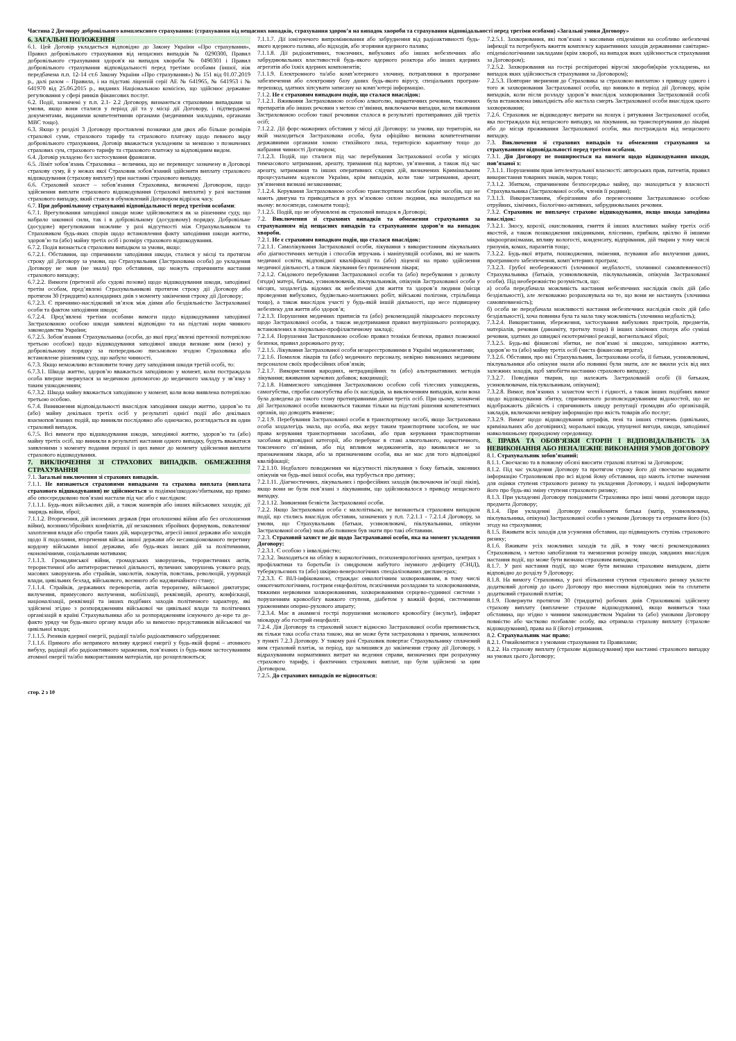Частина 2 Договору добровільного комплексного страхування: (страхування від нещасних випадків, страхування здоров’я на випадок хвороби та страхування відповідальності перед третіми особами) «Загальні умови Договору»
6. ЗАГАЛЬНІ ПОЛОЖЕННЯ
6.1. Цей Договір укладається відповідно до Закону України «Про страхування», Правил добровільного страхування від нещасних випадків № 0290300, Правил добровільного страхування здоров'я на випадок хвороби № 0490301 і Правил добровільного страхування відповідальності перед третіми особами (іншої, ніж передбачена п.п. 12-14 ст.6 Закону України «Про страхування») № 151 від 01.07.2019 р., далі разом – Правила, і на підставі ліцензій серії АЕ № 641965, № 641953 і № 641970 від 25.06.2015 р., виданих Національною комісією, що здійснює державне регулювання у сфері ринків фінансових послуг.
6.2. Події, зазначені у п.п. 2.1- 2.2 Договору, визнаються страховими випадками за умови, якщо вони сталися у період дії та у місці дії Договору, і підтверджені документами, виданими компетентними органами (медичними закладами, органами МВС тощо).
6.3. Якщо у розділі 3 Договору проставлені позначки для двох або більше розмірів страхової суми, страхового тарифу та страхового платежу щодо певного виду добровільного страхування, Договір вважається укладеним за меншою з позначених страхових сум, страхового тарифу та страхового платежу за відповідним видом.
6.4. Договір укладено без застосування франшизи.
6.5. Ліміт зобов’язань Страховика – величина, що не перевищує зазначену в Договорі страхову суму, й у межах якої Страховик зобов’язаний здійснити виплату страхового відшкодування (страхову виплату) при настанні страхового випадку.
6.6. Страховий захист – зобов’язання Страховика, визначені Договором, щодо здійснення виплати страхового відшкодування (страхової виплати) у разі настання страхового випадку, який стався в обумовлений Договором відрізок часу.
6.7. При добровільному страхуванні відповідальності перед третіми особами:
6.7.1. Врегулювання заподіяної шкоди може здійснюватися як за рішенням суду, що набрало законної сили, так і в добровільному (досудовому) порядку. Добровільне (досудове) врегулювання можливе у разі відсутності між Страхувальником та Страховиком будь-яких спорів щодо встановлення факту заподіяння шкоди життю, здоров’ю та (або) майну третіх осіб і розміру страхового відшкодування.
6.7.2. Подія визнається страховим випадком за умови, якщо:
6.7.2.1. Обставини, що спричинили заподіяння шкоди, сталися у місці та протягом строку дії Договору за умови, що Страхувальник (Застрахована особа) до укладення Договору не знав (не знала) про обставини, що можуть спричинити настання страхового випадку;
6.7.2.2. Вимоги (претензії або судові позови) щодо відшкодування шкоди, заподіяної третім особам, пред’явлені Страхувальникові протягом строку дії Договору або протягом 30 (тридцяти) календарних днів з моменту закінчення строку дії Договору;
6.7.2.3. Є причинно-наслідковий зв’язок між діями або бездіяльністю Застрахованої особи та фактом заподіяння шкоди;
6.7.2.4. Пред’явлені третіми особами вимоги щодо відшкодування заподіяної Застрахованою особою шкоди заявлені відповідно та на підставі норм чинного законодавства України;
6.7.2.5. Зобов’язання Страхувальника (особи, до якої пред’явлені претензії потерпілою третьою особою) щодо відшкодування заподіяної шкоди визнане ним (нею) у добровільному порядку за попередньою письмовою згодою Страховика або встановлене рішенням суду, що набуло чинності.
6.7.3. Якщо неможливо встановити точну дату заподіяння шкоди третій особі, то:
6.7.3.1. Шкода життю, здоров’ю вважається заподіяною у момент, коли постраждала особа вперше звернулася за медичною допомогою до медичного закладу у зв’язку з таким ушкодженням;
6.7.3.2. Шкода майну вважається заподіяною у момент, коли вона виявлена потерпілою третьою особою.
6.7.4. Виникнення відповідальності внаслідок заподіяння шкоди життю, здоров’ю та (або) майну декількох третіх осіб у результаті однієї події або декількох взаємопов’язаних подій, що виникли послідовно або одночасно, розглядається як один страховий випадок.
6.7.5. Всі вимоги про відшкодування шкоди, заподіяної життю, здоров’ю та (або) майну третіх осіб, що виникли в результаті настання одного випадку, будуть вважатися заявленими з моменту подання першої із цих вимог до моменту здійснення виплати страхового відшкодування.
7. ВИКЛЮЧЕННЯ ЗІ СТРАХОВИХ ВИПАДКІВ. ОБМЕЖЕННЯ СТРАХУВАННЯ
7.1. Загальні виключення зі страхових випадків.
7.1.1. Не визнаються страховими випадками та страхова виплата (виплата страхового відшкодування) не здійснюється за подіями/шкодою/збитками, що прямо або опосередковано пов’язані настали під час або є наслідком:
7.1.1.1. Будь-яких військових дій, а також маневрів або інших військових заходів; дії знарядь війни, зброї;
7.1.1.2. Вторгнення, дій іноземних держав (при оголошенні війни або без оголошення війни), воєнних/збройних конфліктів, дії незаконних збройних формувань, повалення/захоплення влади або спроби таких дій, мародерства, агресії іншої держави або заходів щодо її подолання, вторгнення військ іншої держави або несанкціонованого перетину кордону військами іншої держави, або будь-яких інших дій за політичними, економічними, соціальними мотивами;
7.1.1.3. Громадянської війни, громадських заворушень, терористичних актів, терористичної або антитерористичної діяльності, вуличних заворушень усякого роду, масових заворушень або страйків, заколотів, локаутів, повстань, революцій, узурпації влади, цивільних безлад, військового, воєнного або надзвичайного стану;
7.1.1.4. Страйків, державних переворотів, актів тероризму, військової диктатури; вилучення, примусового вилучення, мобілізації, реквізицій, арешту, конфіскації, націоналізації, реквізиції та інших подібних заходів політичного характеру, які здійснені згідно з розпорядженням військової чи цивільної влади та політичних організацій в країні Страхувальника або за розпорядженням існуючого де-юре та де-факто уряду чи будь-якого органу влади або за вимогою представників військової чи цивільної влади;
7.1.1.5. Ризиків ядерної енергії, радіації та/або радіоактивного забруднення:
7.1.1.6. Прямого або непрямого впливу ядерної енергії у будь-якій формі – атомного вибуху, радіації або радіоактивного зараження, пов’язаних із будь-яким застосуванням атомної енергії та/або використанням матеріалів, що розщеплюються;
7.1.1.7. Дії іонізуючого випромінювання або забруднення від радіоактивності будь-якого ядерного палива, або відходів, або згоряння ядерного палива;
7.1.1.8. Дії радіоактивних, токсичних, вибухових або інших небезпечних або забруднювальних властивостей будь-якого ядерного реактора або інших ядерних агрегатів або їхніх ядерних компонентів;
7.1.1.9. Електронного та/або комп’ютерного злочину, потрапляння в програмне забезпечення або електронну базу даних будь-якого вірусу, спеціальних програм-перешкод, здатних зіпсувати записану на комп’ютері інформацію.
7.1.2. Не є страховим випадком подія, що сталася внаслідок:
7.1.2.1. Вживання Застрахованою особою алкоголю, наркотичних речовин, токсичних препаратів або інших речовин з метою сп’яніння, виключаючи випадки, коли вживання Застрахованою особою такої речовини сталося в результаті протиправних дій третіх осіб;
7.1.2.2. Дії форс-мажорних обставин у місці дії Договору: за умови, що територія, на якій знаходиться Застрахована особа, була офіційно визнана компетентними державними органами зоною стихійного лиха, територією карантину тощо до набрання чинності Договором;
7.1.2.3. Подій, що сталися під час перебування Застрахованої особи у місцях тимчасового затримання, арешту, тримання під вартою, ув’язнення, а також під час арешту, затримання та інших оперативних слідчих дій, визначених Кримінальним процесуальним кодексом України, крім випадків, коли таке затримання, арешт, ув’язнення визнані незаконними;
7.1.2.4. Керування Застрахованою особою транспортним засобом (крім засобів, що не мають двигуна та приводяться в рух м’язовою силою людини, яка знаходиться на ньому: велосипеди, самокати тощо);
7.1.2.5. Подій, що не обумовлені як страховий випадок в Договорі;
7.2. Виключення зі страхових випадків та обмеження страхування за страхуванням від нещасних випадків та страхуванням здоров’я на випадок хвороби.
7.2.1. Не є страховим випадком подія, що сталася внаслідок:
7.2.1.1. Самолікування Застрахованої особи, лікування з використанням лікувальних або діагностичних методів і способів втручань і маніпуляцій особами, які не мають медичної освіти, відповідної кваліфікації та (або) ліцензії на право здійснення медичної діяльності, а також лікування без призначення лікаря;
7.2.1.2. Свідомого перебування Застрахованої особи та (або) перебування з дозволу (згоди) матері, батька, усиновлювачів, піклувальників, опікунів Застрахованої особи у місцях, заздалегідь відомих як небезпечні для життя та здоров’я людини (місця проведення вибухових, будівельно-монтажних робіт, військові полігони, стрільбища тощо), а також внаслідок участі у будь-якій іншій діяльності, що несе підвищену небезпеку для життя або здоров’я;
7.2.1.3. Порушення медичних приписів та (або) рекомендацій лікарського персоналу щодо Застрахованої особи, а також недотримання правил внутрішнього розпорядку, встановлених в лікувально-профілактичному закладі;
7.2.1.4. Порушення Застрахованою особою правил техніки безпеки, правил пожежної безпеки, правил дорожнього руху;
7.2.1.5. Лікування Застрахованої особи незареєстрованими в Україні медикаментами;
7.2.1.6. Помилок лікарів та (або) медичного персоналу, невірно виконаних медичним персоналом своїх професійних обов’язків;
7.2.1.7. Використання народних, нетрадиційних та (або) альтернативних методів лікування; вживання харчових добавок; вакцинації;
7.2.1.8. Навмисного заподіяння Застрахованою особою собі тілесних ушкоджень, самогубства, спроби самогубства або їх наслідків, за виключенням випадків, коли вона була доведена до такого стану протиправними діями третіх осіб. При цьому, зазначені дії Застрахованої особи визнаються такими тільки на підставі рішення компетентних органів, що доводять вчинене;
7.2.1.9. Перебування Застрахованої особи в транспортному засобі, якщо Застрахована особа заздалегідь знала, що особа, яка керує таким транспортним засобом, не має права керування транспортними засобами, або прав керування транспортними засобами відповідної категорії, або перебуває в стані алкогольного, наркотичного, токсичного сп’яніння, або під впливом медикаментів, що вживалися не за призначенням лікаря, або за призначенням особи, яка не має для того відповідної кваліфікації;
7.2.1.10. Недбалого поводження чи відсутності піклування з боку батьків, законних опікунів чи будь-якої іншої особи, яка турбується про дитину;
7.2.1.11. Діагностичних, лікувальних і професійних заходів (включаючи ін’єкції ліків), якщо вони не були пов’язані з лікуванням, що здійснювалося з приводу нещасного випадку.
7.2.1.12. Зникнення безвісти Застрахованої особи.
7.2.2. Якщо Застрахована особа є малолітньою, не визнаються страховим випадком події, що стались внаслідок обставин, зазначених у п.п. 7.2.1.1 - 7.2.1.4 Договору, за умови, що Страхувальник (батьки, усиновлювачі, піклувальники, опікуни Застрахованої особи) знав або повинен був знати про такі обставини.
7.2.3. Страховий захист не діє щодо Застрахованої особи, яка на момент укладення Договору:
7.2.3.1. Є особою з інвалідністю;
7.2.3.2. Знаходиться на обліку в наркологічних, психоневрологічних центрах, центрах з профілактики та боротьби із синдромом набутого імунного дефіциту (СНІД), туберкульозних та (або) шкірно-венерологічних спеціалізованих диспансерах;
7.2.3.3. Є ВІЛ-інфікованою, страждає онкологічним захворюванням, в тому числі онкогематологічним, гострим енцефалітом, психічними розладами та захворюваннями, тяжкими нервовими захворюваннями, захворюваннями серцево-судинної системи з порушенням кровообігу важкого ступеня, діабетом у важкій формі, системними ураженнями опорно-рухового апарату;
7.2.3.4. Має в анамнезі гострі порушення мозкового кровообігу (інсульт), інфаркт міокарду або гострий енцефаліт.
7.2.4. Дія Договору та страховий захист відносно Застрахованої особи припиняється, як тільки така особа стала такою, яка не може бути застрахована з причин, зазначених у пункті 7.2.3 Договору. У такому разі Страховик повертає Страхувальнику сплачений ним страховий платіж, за період, що залишився до закінчення строку дії Договору, з відрахуванням нормативних витрат на ведення справи, визначених при розрахунку страхового тарифу, і фактичних страхових виплат, що були здійснені за цим Договором.
7.2.5. До страхових випадків не відносяться:
7.2.5.1. Захворювання, які пов’язані з масовими епідеміями на особливо небезпечні інфекції та потребують вжиття комплексу карантинних заходів державними санітарно-епідеміологічними закладами (крім хвороб, на випадок яких здійснюється страхування за Договором);
7.2.5.2. Захворювання на гострі респіраторні вірусні хвороби(крім ускладнень, на випадок яких здійснюється страхування за Договором);
7.2.5.3. Повторне звернення до Страховика за страховою виплатою з приводу одного і того ж захворювання Застрахованої особи, що виникло в період дії Договору, крім випадків, коли після розладу здоров’я внаслідок захворювання Застрахованій особі була встановлена інвалідність або настала смерть Застрахованої особи внаслідок цього захворювання;
7.2.6. Страховик не відшкодовує витрати на пошук і рятування Застрахованої особи, яка постраждала від нещасного випадку, на лікування, на транспортування до лікарні або до місця проживання Застрахованої особи, яка постраждала від нещасного випадку.
7.3. Виключення зі страхових випадків та обмеження страхування за страхуванням відповідальності перед третіми особами.
7.3.1. Дія Договору не поширюється на вимоги щодо відшкодування шкоди, пов’язаної з:
7.3.1.1. Порушенням прав інтелектуальної власності: авторських прав, патентів, правил використання товарних знаків, марок тощо;
7.3.1.2. Збитком, спричиненим безпосередньо майну, що знаходиться у власності Страхувальника (Застрахованої особи, членів її родини);
7.3.1.3. Використанням, зберіганням або перенесенням Застрахованою особою отруйних, хімічних, біологічно-активних, забруднювальних речовин.
7.3.2. Страховик не виплачує страхове відшкодування, якщо шкода заподіяна внаслідок:
7.3.2.1. Зносу, корозії, окислювання, гниття й інших властивих майну третіх осіб якостей, а також пошкодження шкідниками, плісенню, грибком, цвіллю й іншими мікроорганізмами, впливу вологості, конденсату, відпрівання, дій тварин у тому числі гризунів, комах, паразитів тощо;
7.3.2.2. Будь-якої втрати, пошкодження, змінення, псування або вилучення даних, програмного забезпечення, комп’ютерних програм;
7.3.2.3. Грубої необережності (злочинної недбалості, злочинної самовпевненості) Страхувальника (батьків, усиновлювачів, піклувальників, опікунів Застрахованої особи). Під необережністю розуміється, що:
а) особа передбачала можливість настання небезпечних наслідків своїх дій (або бездіяльності), але легковажно розраховувала на те, що вони не настануть (злочинна самовпевненість);
б) особа не передбачала можливості настання небезпечних наслідків своїх дій (або бездіяльності), хоча повинна була та мала таку можливість (злочинна недбалість);
7.3.2.4. Використання, збереження, застосування вибухових пристроїв, предметів, матеріалів, речовин (динаміту, тротилу тощо) й інших хімічних сполук або суміші речовин, здатних до швидкої екзотермічної реакції, вогнепальної зброї;
7.3.2.5. Будь-які фінансові збитки, не пов’язані зі шкодою, заподіяною життю, здоров’ю та (або) майну третіх осіб (чиста фінансова втрата);
7.3.2.6. Обставин, про які Страхувальник, Застрахована особа, її батьки, усиновлювачі, піклувальники або опікуни знали або повинні були знати, але не вжили усіх від них залежних заходів, щоб запобігти настанню страхового випадку;
7.3.2.7. Поведінки тварин, що належать Застрахованій особі (її батькам, усиновлювачам, піклувальникам, опікунам);
7.3.2.8. Вимог, пов’язаних з захистом честі і гідності, а також інших подібних вимог щодо відшкодування збитку, спричиненого розповсюджуванням відомостей, що не відображають дійсність і спричиняють шкоду репутації громадян або організацій, закладів, включаючи невірну інформацію про якість товарів або послуг;
7.3.2.9. Вимог щодо відшкодування штрафів, пені та інших стягнень (цивільних, кримінальних або договірних); моральної шкоди, упущеної вигоди, шкоди, заподіяної навколишньому природному середовищу.
8. ПРАВА ТА ОБОВ’ЯЗКИ СТОРІН І ВІДПОВІДАЛЬНІСТЬ ЗА НЕВИКОНАННЯ АБО НЕНАЛЕЖНЕ ВИКОНАННЯ УМОВ ДОГОВОРУ
8.1. Страхувальник зобов’язаний:
8.1.1. Своєчасно та в повному обсязі вносити страхові платежі за Договором;
8.1.2. Під час укладення Договору та протягом строку його дії своєчасно надавати інформацію Страховикові про всі відомі йому обставини, що мають істотне значення для оцінки ступеня страхового ризику та укладення Договору, і надалі інформувати його про будь-які зміну ступеня страхового ризику;
8.1.3. При укладенні Договору повідомити Страховика про інші чинні договори щодо предмета Договору;
8.1.4. При укладенні Договору ознайомити батька (матір, усиновлювача, піклувальника, опікуна) Застрахованої особи з умовами Договору та отримати його (їх) згоду на страхування;
8.1.5. Вживати всіх заходів для усунення обставин, що підвищують ступінь страхового ризику;
8.1.6. Вживати усіх можливих заходів та дій, в тому числі рекомендованих Страховиком, з метою запобігання та зменшення розміру шкоди, завданих внаслідок настання події, що може бути визнана страховим випадком;
8.1.7. У разі настання події, що може бути визнана страховим випадком, діяти відповідно до розділу 9 Договору;
8.1.8. На вимогу Страховика, у разі збільшення ступеня страхового ризику укласти додатковий договір до цього Договору про внесення відповідних змін та сплатити додатковий страховий платіж;
8.1.9. Повернути протягом 30 (тридцяти) робочих днів Страховикові здійснену страхову виплату (виплачене страхове відшкодування), якщо виявиться така обставина, що згідно з чинним законодавством України та (або) умовами Договору повністю або частково позбавляє особу, яка отримала страхову виплату (страхове відшкодування), права на її (його) отримання.
8.2. Страхувальник має право:
8.2.1. Ознайомитися з умовами страхування та Правилами;
8.2.2. На страхову виплату (страхове відшкодування) при настанні страхового випадку на умовах цього Договору;
стор. 2 з 10